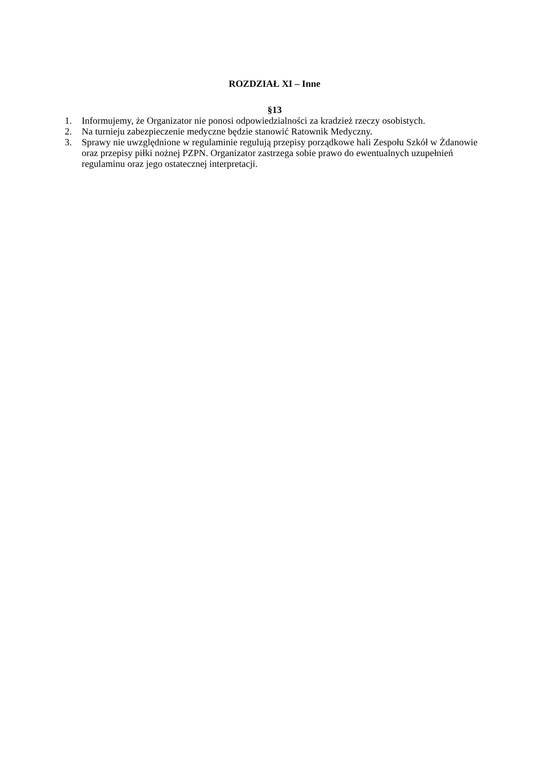ROZDZIAŁ XI – Inne
§13
1. Informujemy, że Organizator nie ponosi odpowiedzialności za kradzież rzeczy osobistych.
2. Na turnieju zabezpieczenie medyczne będzie stanowić Ratownik Medyczny.
3. Sprawy nie uwzględnione w regulaminie regulują przepisy porządkowe hali Zespołu Szkół w Żdanowie oraz przepisy piłki nożnej PZPN. Organizator zastrzega sobie prawo do ewentualnych uzupełnień regulaminu oraz jego ostatecznej interpretacji.